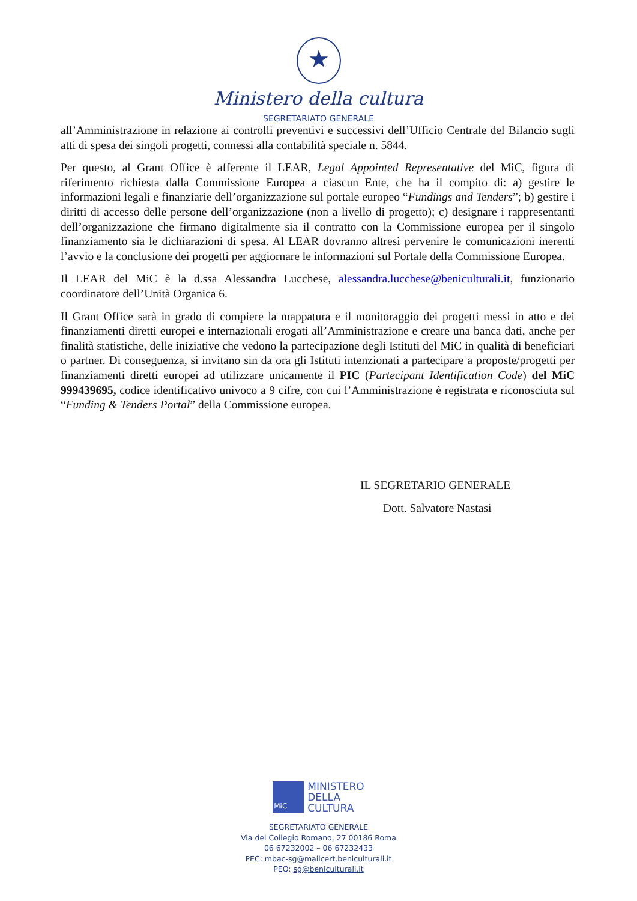★
Ministero della cultura
SEGRETARIATO GENERALE
all’Amministrazione in relazione ai controlli preventivi e successivi dell’Ufficio Centrale del Bilancio sugli atti di spesa dei singoli progetti, connessi alla contabilità speciale n. 5844.
Per questo, al Grant Office è afferente il LEAR, Legal Appointed Representative del MiC, figura di riferimento richiesta dalla Commissione Europea a ciascun Ente, che ha il compito di: a) gestire le informazioni legali e finanziarie dell’organizzazione sul portale europeo “Fundings and Tenders”; b) gestire i diritti di accesso delle persone dell’organizzazione (non a livello di progetto); c) designare i rappresentanti dell’organizzazione che firmano digitalmente sia il contratto con la Commissione europea per il singolo finanziamento sia le dichiarazioni di spesa. Al LEAR dovranno altresì pervenire le comunicazioni inerenti l’avvio e la conclusione dei progetti per aggiornare le informazioni sul Portale della Commissione Europea.
Il LEAR del MiC è la d.ssa Alessandra Lucchese, alessandra.lucchese@beniculturali.it, funzionario coordinatore dell’Unità Organica 6.
Il Grant Office sarà in grado di compiere la mappatura e il monitoraggio dei progetti messi in atto e dei finanziamenti diretti europei e internazionali erogati all’Amministrazione e creare una banca dati, anche per finalità statistiche, delle iniziative che vedono la partecipazione degli Istituti del MiC in qualità di beneficiari o partner. Di conseguenza, si invitano sin da ora gli Istituti intenzionati a partecipare a proposte/progetti per finanziamenti diretti europei ad utilizzare unicamente il PIC (Partecipant Identification Code) del MiC 999439695, codice identificativo univoco a 9 cifre, con cui l’Amministrazione è registrata e riconosciuta sul “Funding & Tenders Portal” della Commissione europea.
IL SEGRETARIO GENERALE
Dott. Salvatore Nastasi
MiC
MINISTERO
DELLA
CULTURA
SEGRETARIATO GENERALE
Via del Collegio Romano, 27 00186 Roma
06 67232002 – 06 67232433
PEC: mbac-sg@mailcert.beniculturali.it
PEO: sg@beniculturali.it